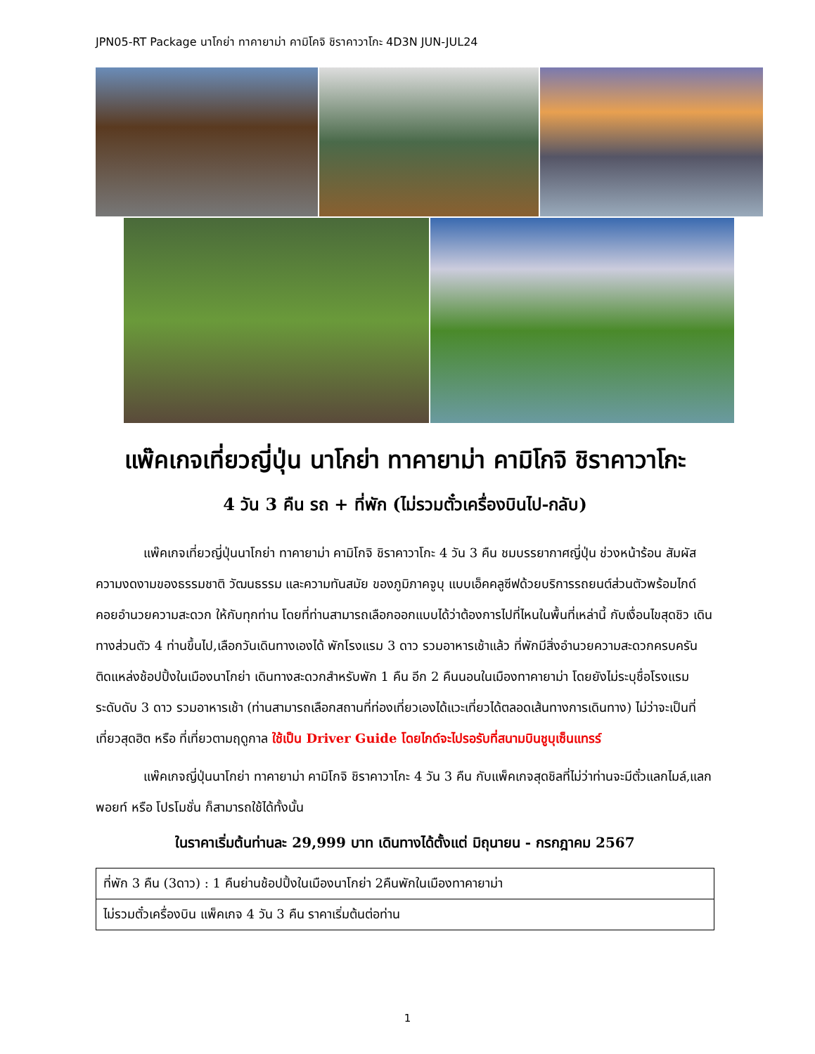JPN05-RT Package นาโกย่า ทาคายาม่า คามิโคจิ ชิราคาวาโกะ 4D3N JUN-JUL24
แพ๊คเกจเที่ยวญี่ปุ่น นาโกย่า ทาคายาม่า คามิโกจิ ชิราคาวาโกะ
4 วัน 3 คืน รถ + ที่พัก (ไม่รวมตั๋วเครื่องบินไป-กลับ)
แพ๊คเกจเที่ยวญี่ปุ่นนาโกย่า ทาคายาม่า คามิโกจิ ชิราคาวาโกะ 4 วัน 3 คืน ชมบรรยากาศญี่ปุ่น ช่วงหน้าร้อน สัมผัสความงดงามของธรรมชาติ วัฒนธรรม และความทันสมัย ของภูมิภาคจูบุ แบบเอ็คคลูซีฟด้วยบริการรถยนต์ส่วนตัวพร้อมไกด์คอยอำนวยความสะดวก ให้กับทุกท่าน โดยที่ท่านสามารถเลือกออกแบบได้ว่าต้องการไปที่ไหนในพื้นที่เหล่านี้ กับเงื่อนไขสุดชิว เดินทางส่วนตัว 4 ท่านขึ้นไป,เลือกวันเดินทางเองได้ พักโรงแรม 3 ดาว รวมอาหารเช้าแล้ว ที่พักมีสิ่งอำนวยความสะดวกครบครัน ติดแหล่งช้อปปิ้งในเมืองนาโกย่า เดินทางสะดวกสำหรับพัก 1 คืน อีก 2 คืนนอนในเมืองทาคายาม่า โดยยังไม่ระบุชื่อโรงแรม ระดับดับ 3 ดาว รวมอาหารเช้า (ท่านสามารถเลือกสถานที่ท่องเที่ยวเองได้แวะเที่ยวได้ตลอดเส้นทางการเดินทาง) ไม่ว่าจะเป็นที่เที่ยวสุดฮิต หรือ ที่เที่ยวตามฤดูกาล ใช้เป็น Driver Guide โดยไกด์จะไปรอรับที่สนามบินชูบุเซ็นแทรร์
แพ๊คเกจญี่ปุ่นนาโกย่า ทาคายาม่า คามิโกจิ ชิราคาวาโกะ 4 วัน 3 คืน กับแพ็คเกจสุดชิลที่ไม่ว่าท่านจะมีตั๋วแลกไมล์,แลกพอยท์ หรือ โปรโมชั่น ก็สามารถใช้ได้ทั้งนั้น
ในราคาเริ่มต้นท่านละ 29,999 บาท เดินทางได้ตั้งแต่ มิถุนายน - กรกฎาคม 2567
| ที่พัก 3 คืน (3ดาว) : 1 คืนย่านช้อปปิ้งในเมืองนาโกย่า 2คืนพักในเมืองทาคายาม่า |
| ไม่รวมตั๋วเครื่องบิน แพ็คเกจ 4 วัน 3 คืน ราคาเริ่มต้นต่อท่าน |
1